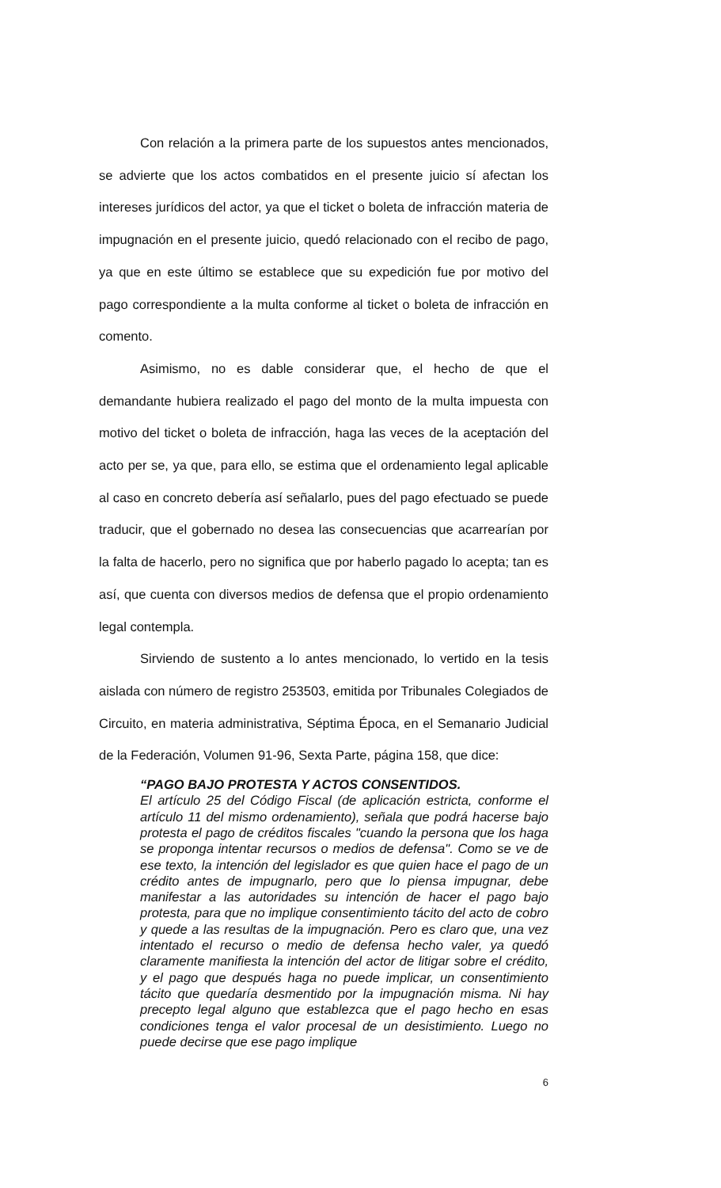Con relación a la primera parte de los supuestos antes mencionados, se advierte que los actos combatidos en el presente juicio sí afectan los intereses jurídicos del actor, ya que el ticket o boleta de infracción materia de impugnación en el presente juicio, quedó relacionado con el recibo de pago, ya que en este último se establece que su expedición fue por motivo del pago correspondiente a la multa conforme al ticket o boleta de infracción en comento.
Asimismo, no es dable considerar que, el hecho de que el demandante hubiera realizado el pago del monto de la multa impuesta con motivo del ticket o boleta de infracción, haga las veces de la aceptación del acto per se, ya que, para ello, se estima que el ordenamiento legal aplicable al caso en concreto debería así señalarlo, pues del pago efectuado se puede traducir, que el gobernado no desea las consecuencias que acarrearían por la falta de hacerlo, pero no significa que por haberlo pagado lo acepta; tan es así, que cuenta con diversos medios de defensa que el propio ordenamiento legal contempla.
Sirviendo de sustento a lo antes mencionado, lo vertido en la tesis aislada con número de registro 253503, emitida por Tribunales Colegiados de Circuito, en materia administrativa, Séptima Época, en el Semanario Judicial de la Federación, Volumen 91-96, Sexta Parte, página 158, que dice:
“PAGO BAJO PROTESTA Y ACTOS CONSENTIDOS.
El artículo 25 del Código Fiscal (de aplicación estricta, conforme el artículo 11 del mismo ordenamiento), señala que podrá hacerse bajo protesta el pago de créditos fiscales "cuando la persona que los haga se proponga intentar recursos o medios de defensa". Como se ve de ese texto, la intención del legislador es que quien hace el pago de un crédito antes de impugnarlo, pero que lo piensa impugnar, debe manifestar a las autoridades su intención de hacer el pago bajo protesta, para que no implique consentimiento tácito del acto de cobro y quede a las resultas de la impugnación. Pero es claro que, una vez intentado el recurso o medio de defensa hecho valer, ya quedó claramente manifiesta la intención del actor de litigar sobre el crédito, y el pago que después haga no puede implicar, un consentimiento tácito que quedaría desmentido por la impugnación misma. Ni hay precepto legal alguno que establezca que el pago hecho en esas condiciones tenga el valor procesal de un desistimiento. Luego no puede decirse que ese pago implique
6